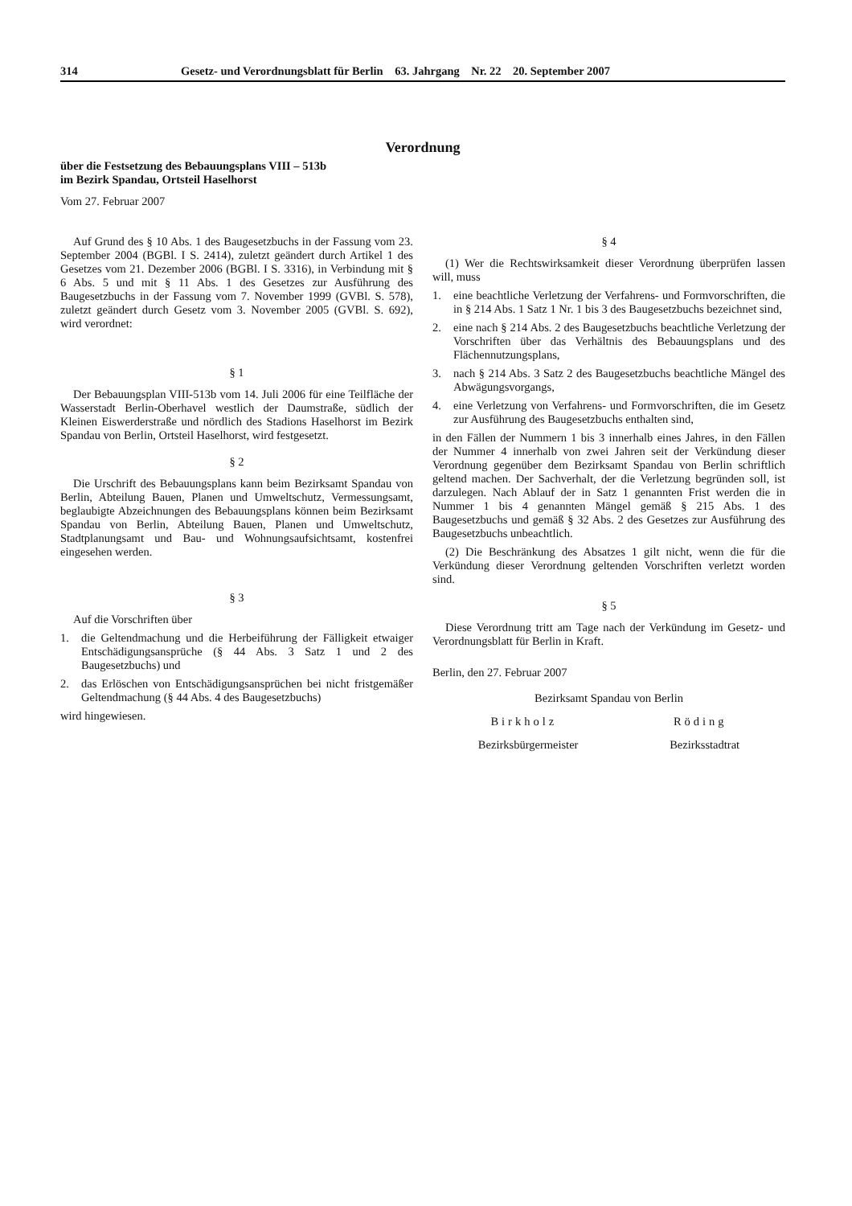314 Gesetz- und Verordnungsblatt für Berlin 63. Jahrgang Nr. 22 20. September 2007
Verordnung
über die Festsetzung des Bebauungsplans VIII – 513b
im Bezirk Spandau, Ortsteil Haselhorst
Vom 27. Februar 2007
Auf Grund des § 10 Abs. 1 des Baugesetzbuchs in der Fassung vom 23. September 2004 (BGBl. I S. 2414), zuletzt geändert durch Artikel 1 des Gesetzes vom 21. Dezember 2006 (BGBl. I S. 3316), in Verbindung mit § 6 Abs. 5 und mit § 11 Abs. 1 des Gesetzes zur Ausführung des Baugesetzbuchs in der Fassung vom 7. November 1999 (GVBl. S. 578), zuletzt geändert durch Gesetz vom 3. November 2005 (GVBl. S. 692), wird verordnet:
§ 1
Der Bebauungsplan VIII-513b vom 14. Juli 2006 für eine Teilfläche der Wasserstadt Berlin-Oberhavel westlich der Daumstraße, südlich der Kleinen Eiswerderstraße und nördlich des Stadions Haselhorst im Bezirk Spandau von Berlin, Ortsteil Haselhorst, wird festgesetzt.
§ 2
Die Urschrift des Bebauungsplans kann beim Bezirksamt Spandau von Berlin, Abteilung Bauen, Planen und Umweltschutz, Vermessungsamt, beglaubigte Abzeichnungen des Bebauungsplans können beim Bezirksamt Spandau von Berlin, Abteilung Bauen, Planen und Umweltschutz, Stadtplanungsamt und Bau- und Wohnungsaufsichtsamt, kostenfrei eingesehen werden.
§ 3
Auf die Vorschriften über
1. die Geltendmachung und die Herbeiführung der Fälligkeit etwaiger Entschädigungsansprüche (§ 44 Abs. 3 Satz 1 und 2 des Baugesetzbuchs) und
2. das Erlöschen von Entschädigungsansprüchen bei nicht fristgemäßer Geltendmachung (§ 44 Abs. 4 des Baugesetzbuchs)
wird hingewiesen.
§ 4
(1) Wer die Rechtswirksamkeit dieser Verordnung überprüfen lassen will, muss
1. eine beachtliche Verletzung der Verfahrens- und Formvorschriften, die in § 214 Abs. 1 Satz 1 Nr. 1 bis 3 des Baugesetzbuchs bezeichnet sind,
2. eine nach § 214 Abs. 2 des Baugesetzbuchs beachtliche Verletzung der Vorschriften über das Verhältnis des Bebauungsplans und des Flächennutzungsplans,
3. nach § 214 Abs. 3 Satz 2 des Baugesetzbuchs beachtliche Mängel des Abwägungsvorgangs,
4. eine Verletzung von Verfahrens- und Formvorschriften, die im Gesetz zur Ausführung des Baugesetzbuchs enthalten sind,
in den Fällen der Nummern 1 bis 3 innerhalb eines Jahres, in den Fällen der Nummer 4 innerhalb von zwei Jahren seit der Verkündung dieser Verordnung gegenüber dem Bezirksamt Spandau von Berlin schriftlich geltend machen. Der Sachverhalt, der die Verletzung begründen soll, ist darzulegen. Nach Ablauf der in Satz 1 genannten Frist werden die in Nummer 1 bis 4 genannten Mängel gemäß § 215 Abs. 1 des Baugesetzbuchs und gemäß § 32 Abs. 2 des Gesetzes zur Ausführung des Baugesetzbuchs unbeachtlich.
(2) Die Beschränkung des Absatzes 1 gilt nicht, wenn die für die Verkündung dieser Verordnung geltenden Vorschriften verletzt worden sind.
§ 5
Diese Verordnung tritt am Tage nach der Verkündung im Gesetz- und Verordnungsblatt für Berlin in Kraft.
Berlin, den 27. Februar 2007
Bezirksamt Spandau von Berlin
Birkholz Röding
Bezirksbürgermeister Bezirksstadtrat